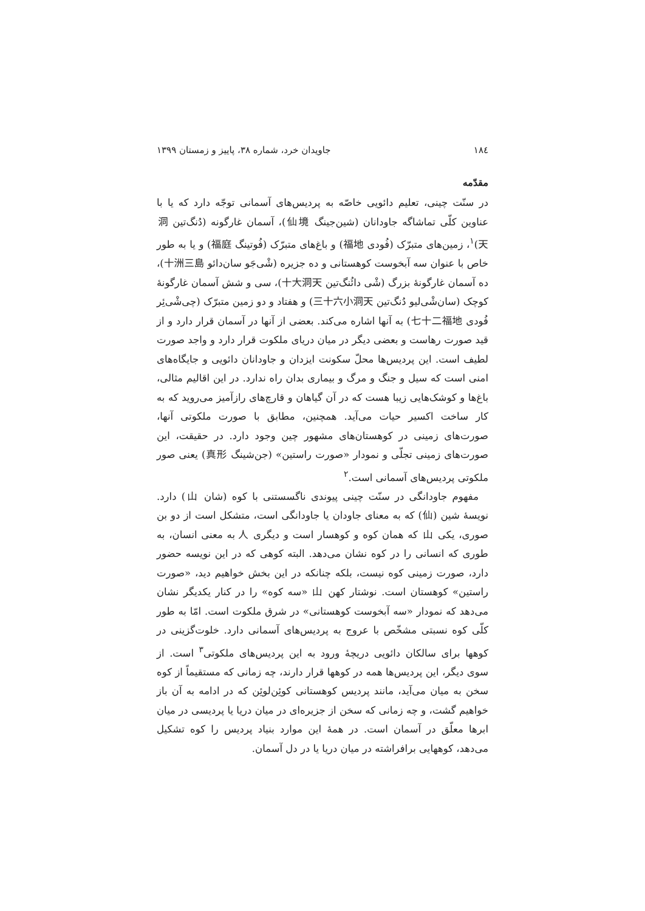١٨٤ جاویدان خرد، شماره ۳۸، پاییز و زمستان ۱۳۹۹
مقدّمه
در سنّت چینی، تعلیم دائویی خاصّه به پردیس‌های آسمانی توجّه دارد که یا با عناوین کلّی تماشاگه جاودانان (شین‌جینگ 仙境)، آسمان غارگونه (دُنگ‌تین 洞天)<sup>۱</sup>، زمین‌های متبرّک (فُودی 福地) و باغ‌های متبرّک (فُوتینگ 福庭) و یا به طور خاص با عنوان سه آبخوست کوهستانی و ده جزیره (شْی‌جَو سان‌دائو 十洲三島)، ده آسمان غارگونهٔ بزرگ (شْی دائُنگ‌تین 十大洞天)، سی و شش آسمان غارگونهٔ کوچک (سان‌شْی‌لیو دُنگ‌تین 三十六小洞天) و هفتاد و دو زمین متبرّک (چی‌شْی‌ئِر فُودی 七十二福地) به آنها اشاره می‌کند. بعضی از آنها در آسمان قرار دارد و از قید صورت رهاست و بعضی دیگر در میان دریای ملکوت قرار دارد و واجد صورت لطیف است. این پردیس‌ها محلّ سکونت ایزدان و جاودانان دائویی و جایگاه‌های امنی است که سیل و جنگ و مرگ و بیماری بدان راه ندارد. در این اقالیم مثالی، باغ‌ها و کوشک‌هایی زیبا هست که در آن گیاهان و قارچ‌های رازآمیز می‌روید که به کار ساخت اکسیر حیات می‌آید. همچنین، مطابق با صورت ملکوتی آنها، صورت‌های زمینی در کوهستان‌های مشهور چین وجود دارد. در حقیقت، این صورت‌های زمینی تجلّی و نمودار «صورت راستین» (جن‌شینگ 真形) یعنی صور ملکوتی پردیس‌های آسمانی است.<sup>۲</sup>
مفهوم جاودانگی در سنّت چینی پیوندی ناگسستنی با کوه (شان 山) دارد. نویسهٔ شین (仙) که به معنای جاودان یا جاودانگی است، متشکل است از دو بن صوری، یکی 山 که همان کوه و کوهسار است و دیگری 人 به معنی انسان، به طوری که انسانی را در کوه نشان می‌دهد. البته کوهی که در این نویسه حضور دارد، صورت زمینی کوه نیست، بلکه چنانکه در این بخش خواهیم دید، «صورت راستین» کوهستان است. نوشتار کهن 山 «سه کوه» را در کنار یکدیگر نشان می‌دهد که نمودار «سه آبخوست کوهستانی» در شرق ملکوت است. امّا به طور کلّی کوه نسبتی مشخّص با عروج به پردیس‌های آسمانی دارد. خلوت‌گزینی در کوهها برای سالکان دائویی دریچهٔ ورود به این پردیس‌های ملکوتی<sup>۳</sup> است. از سوی دیگر، این پردیس‌ها همه در کوهها قرار دارند، چه زمانی که مستقیماً از کوه سخن به میان می‌آید، مانند پردیس کوهستانی کوئِن‌لوئِن که در ادامه به آن باز خواهیم گشت، و چه زمانی که سخن از جزیره‌ای در میان دریا یا پردیسی در میان ابرها معلّق در آسمان است. در همهٔ این موارد بنیاد پردیس را کوه تشکیل می‌دهد، کوههایی برافراشته در میان دریا یا در دل آسمان.